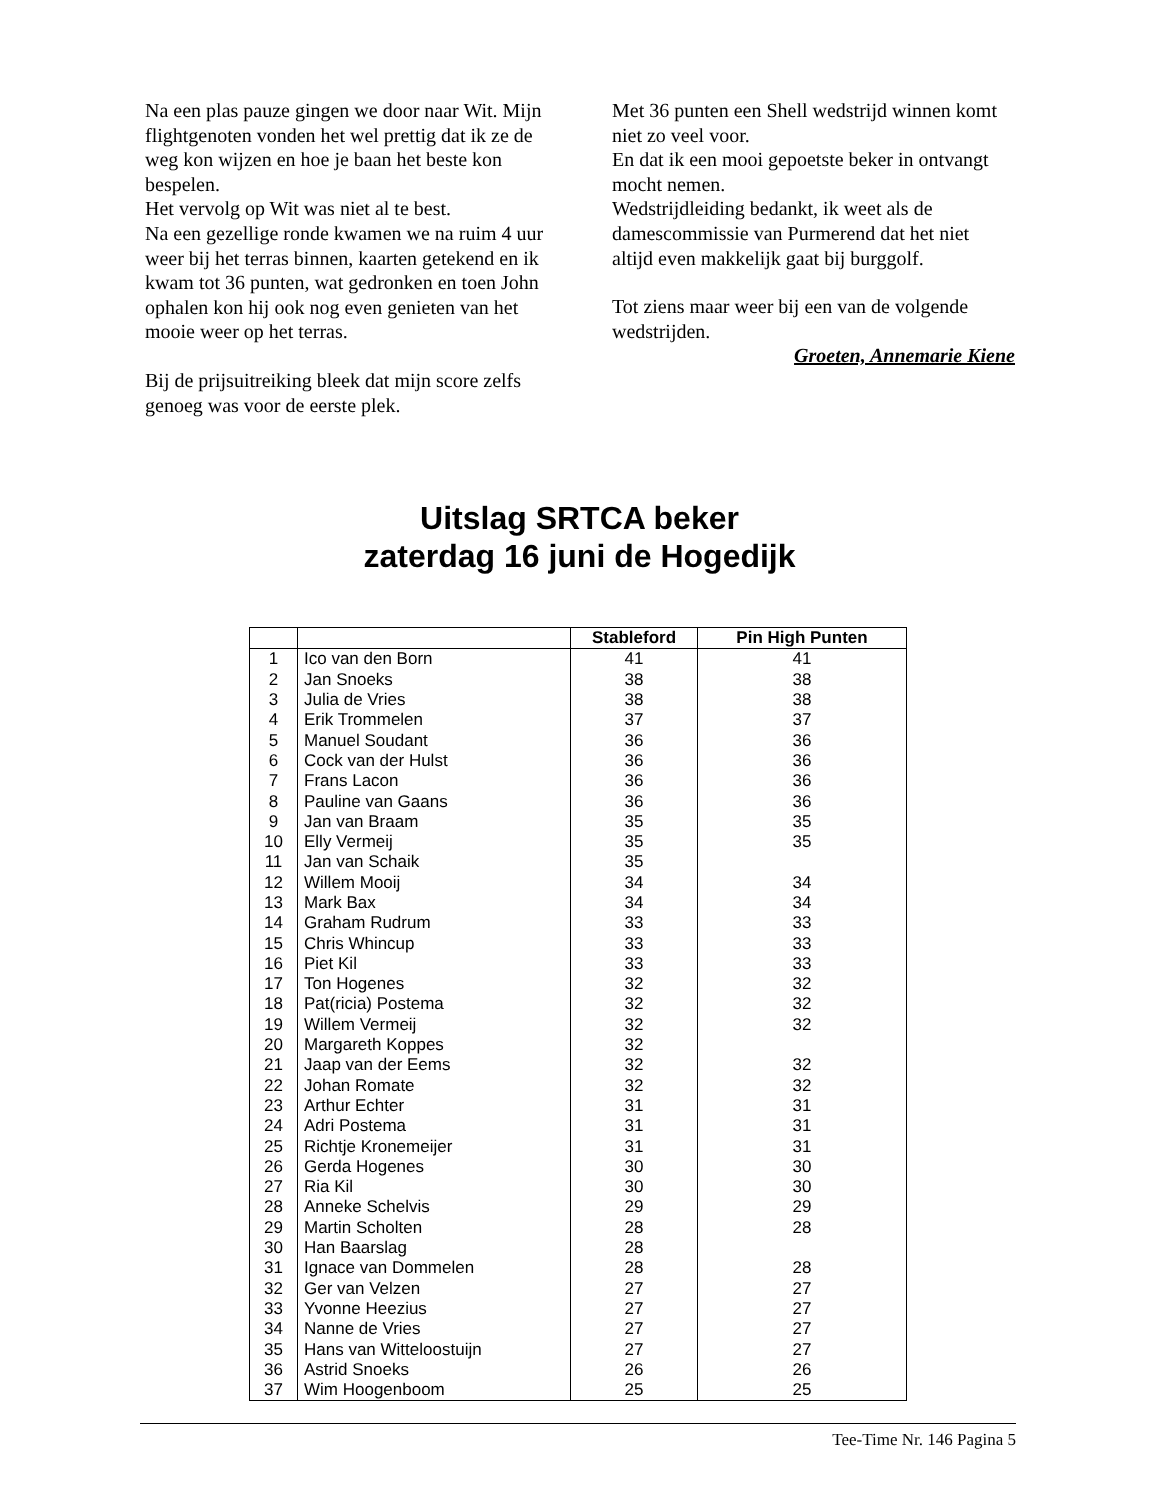Na een plas pauze gingen we door naar Wit. Mijn flightgenoten vonden het wel prettig dat ik ze de weg kon wijzen en hoe je baan het beste kon bespelen.
Het vervolg op Wit was niet al te best.
Na een gezellige ronde kwamen we na ruim 4 uur weer bij het terras binnen, kaarten getekend en ik kwam tot 36 punten, wat gedronken en toen John ophalen kon hij ook nog even genieten van het mooie weer op het terras.
Bij de prijsuitreiking bleek dat mijn score zelfs genoeg was voor de eerste plek.
Met 36 punten een Shell wedstrijd winnen komt niet zo veel voor.
En dat ik een mooi gepoetste beker in ontvangt mocht nemen.
Wedstrijdleiding bedankt, ik weet als de damescommissie van Purmerend dat het niet altijd even makkelijk gaat bij burggolf.
Tot ziens maar weer bij een van de volgende wedstrijden.
Groeten, Annemarie Kiene
Uitslag SRTCA beker
zaterdag 16 juni de Hogedijk
| | | Stableford | Pin High Punten |
| --- | --- | --- | --- |
| 1 | Ico van den Born | 41 | 41 |
| 2 | Jan Snoeks | 38 | 38 |
| 3 | Julia de Vries | 38 | 38 |
| 4 | Erik Trommelen | 37 | 37 |
| 5 | Manuel Soudant | 36 | 36 |
| 6 | Cock van der Hulst | 36 | 36 |
| 7 | Frans Lacon | 36 | 36 |
| 8 | Pauline van Gaans | 36 | 36 |
| 9 | Jan van Braam | 35 | 35 |
| 10 | Elly Vermeij | 35 | 35 |
| 11 | Jan van Schaik | 35 | |
| 12 | Willem Mooij | 34 | 34 |
| 13 | Mark Bax | 34 | 34 |
| 14 | Graham Rudrum | 33 | 33 |
| 15 | Chris Whincup | 33 | 33 |
| 16 | Piet Kil | 33 | 33 |
| 17 | Ton Hogenes | 32 | 32 |
| 18 | Pat(ricia) Postema | 32 | 32 |
| 19 | Willem Vermeij | 32 | 32 |
| 20 | Margareth Koppes | 32 | |
| 21 | Jaap van der Eems | 32 | 32 |
| 22 | Johan Romate | 32 | 32 |
| 23 | Arthur Echter | 31 | 31 |
| 24 | Adri Postema | 31 | 31 |
| 25 | Richtje Kronemeijer | 31 | 31 |
| 26 | Gerda Hogenes | 30 | 30 |
| 27 | Ria Kil | 30 | 30 |
| 28 | Anneke Schelvis | 29 | 29 |
| 29 | Martin Scholten | 28 | 28 |
| 30 | Han Baarslag | 28 | |
| 31 | Ignace van Dommelen | 28 | 28 |
| 32 | Ger van Velzen | 27 | 27 |
| 33 | Yvonne Heezius | 27 | 27 |
| 34 | Nanne de Vries | 27 | 27 |
| 35 | Hans van Witteloostuijn | 27 | 27 |
| 36 | Astrid Snoeks | 26 | 26 |
| 37 | Wim Hoogenboom | 25 | 25 |
Tee-Time Nr. 146 Pagina 5